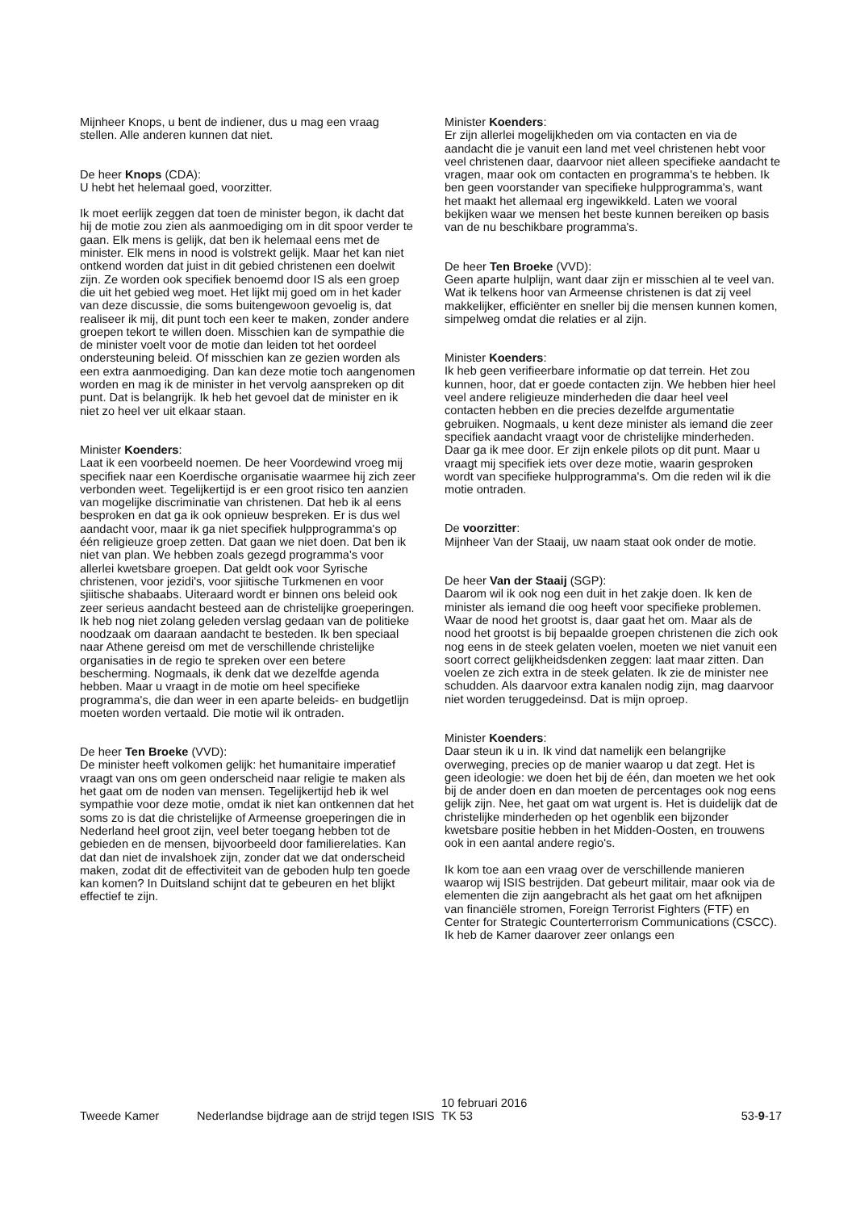Mijnheer Knops, u bent de indiener, dus u mag een vraag stellen. Alle anderen kunnen dat niet.
De heer Knops (CDA):
U hebt het helemaal goed, voorzitter.
Ik moet eerlijk zeggen dat toen de minister begon, ik dacht dat hij de motie zou zien als aanmoediging om in dit spoor verder te gaan. Elk mens is gelijk, dat ben ik helemaal eens met de minister. Elk mens in nood is volstrekt gelijk. Maar het kan niet ontkend worden dat juist in dit gebied christenen een doelwit zijn. Ze worden ook specifiek benoemd door IS als een groep die uit het gebied weg moet. Het lijkt mij goed om in het kader van deze discussie, die soms buitengewoon gevoelig is, dat realiseer ik mij, dit punt toch een keer te maken, zonder andere groepen tekort te willen doen. Misschien kan de sympathie die de minister voelt voor de motie dan leiden tot het oordeel ondersteuning beleid. Of misschien kan ze gezien worden als een extra aanmoediging. Dan kan deze motie toch aangenomen worden en mag ik de minister in het vervolg aanspreken op dit punt. Dat is belangrijk. Ik heb het gevoel dat de minister en ik niet zo heel ver uit elkaar staan.
Minister Koenders:
Laat ik een voorbeeld noemen. De heer Voordewind vroeg mij specifiek naar een Koerdische organisatie waarmee hij zich zeer verbonden weet. Tegelijkertijd is er een groot risico ten aanzien van mogelijke discriminatie van christenen. Dat heb ik al eens besproken en dat ga ik ook opnieuw bespreken. Er is dus wel aandacht voor, maar ik ga niet specifiek hulpprogramma's op één religieuze groep zetten. Dat gaan we niet doen. Dat ben ik niet van plan. We hebben zoals gezegd programma's voor allerlei kwetsbare groepen. Dat geldt ook voor Syrische christenen, voor jezidi's, voor sjiitische Turkmenen en voor sjiitische shabaabs. Uiteraard wordt er binnen ons beleid ook zeer serieus aandacht besteed aan de christelijke groeperingen. Ik heb nog niet zolang geleden verslag gedaan van de politieke noodzaak om daaraan aandacht te besteden. Ik ben speciaal naar Athene gereisd om met de verschillende christelijke organisaties in de regio te spreken over een betere bescherming. Nogmaals, ik denk dat we dezelfde agenda hebben. Maar u vraagt in de motie om heel specifieke programma's, die dan weer in een aparte beleids- en budgetlijn moeten worden vertaald. Die motie wil ik ontraden.
De heer Ten Broeke (VVD):
De minister heeft volkomen gelijk: het humanitaire imperatief vraagt van ons om geen onderscheid naar religie te maken als het gaat om de noden van mensen. Tegelijkertijd heb ik wel sympathie voor deze motie, omdat ik niet kan ontkennen dat het soms zo is dat die christelijke of Armeense groeperingen die in Nederland heel groot zijn, veel beter toegang hebben tot de gebieden en de mensen, bijvoorbeeld door familierelaties. Kan dat dan niet de invalshoek zijn, zonder dat we dat onderscheid maken, zodat dit de effectiviteit van de geboden hulp ten goede kan komen? In Duitsland schijnt dat te gebeuren en het blijkt effectief te zijn.
Minister Koenders:
Er zijn allerlei mogelijkheden om via contacten en via de aandacht die je vanuit een land met veel christenen hebt voor veel christenen daar, daarvoor niet alleen specifieke aandacht te vragen, maar ook om contacten en programma's te hebben. Ik ben geen voorstander van specifieke hulpprogramma's, want het maakt het allemaal erg ingewikkeld. Laten we vooral bekijken waar we mensen het beste kunnen bereiken op basis van de nu beschikbare programma's.
De heer Ten Broeke (VVD):
Geen aparte hulplijn, want daar zijn er misschien al te veel van. Wat ik telkens hoor van Armeense christenen is dat zij veel makkelijker, efficiënter en sneller bij die mensen kunnen komen, simpelweg omdat die relaties er al zijn.
Minister Koenders:
Ik heb geen verifieerbare informatie op dat terrein. Het zou kunnen, hoor, dat er goede contacten zijn. We hebben hier heel veel andere religieuze minderheden die daar heel veel contacten hebben en die precies dezelfde argumentatie gebruiken. Nogmaals, u kent deze minister als iemand die zeer specifiek aandacht vraagt voor de christelijke minderheden. Daar ga ik mee door. Er zijn enkele pilots op dit punt. Maar u vraagt mij specifiek iets over deze motie, waarin gesproken wordt van specifieke hulpprogramma's. Om die reden wil ik die motie ontraden.
De voorzitter:
Mijnheer Van der Staaij, uw naam staat ook onder de motie.
De heer Van der Staaij (SGP):
Daarom wil ik ook nog een duit in het zakje doen. Ik ken de minister als iemand die oog heeft voor specifieke problemen. Waar de nood het grootst is, daar gaat het om. Maar als de nood het grootst is bij bepaalde groepen christenen die zich ook nog eens in de steek gelaten voelen, moeten we niet vanuit een soort correct gelijkheidsdenken zeggen: laat maar zitten. Dan voelen ze zich extra in de steek gelaten. Ik zie de minister nee schudden. Als daarvoor extra kanalen nodig zijn, mag daarvoor niet worden teruggedeinsd. Dat is mijn oproep.
Minister Koenders:
Daar steun ik u in. Ik vind dat namelijk een belangrijke overweging, precies op de manier waarop u dat zegt. Het is geen ideologie: we doen het bij de één, dan moeten we het ook bij de ander doen en dan moeten de percentages ook nog eens gelijk zijn. Nee, het gaat om wat urgent is. Het is duidelijk dat de christelijke minderheden op het ogenblik een bijzonder kwetsbare positie hebben in het Midden-Oosten, en trouwens ook in een aantal andere regio's.
Ik kom toe aan een vraag over de verschillende manieren waarop wij ISIS bestrijden. Dat gebeurt militair, maar ook via de elementen die zijn aangebracht als het gaat om het afknijpen van financiële stromen, Foreign Terrorist Fighters (FTF) en Center for Strategic Counterterrorism Communications (CSCC). Ik heb de Kamer daarover zeer onlangs een
Tweede Kamer Nederlandse bijdrage aan de strijd tegen ISIS
10 februari 2016
TK 53
53-9-17